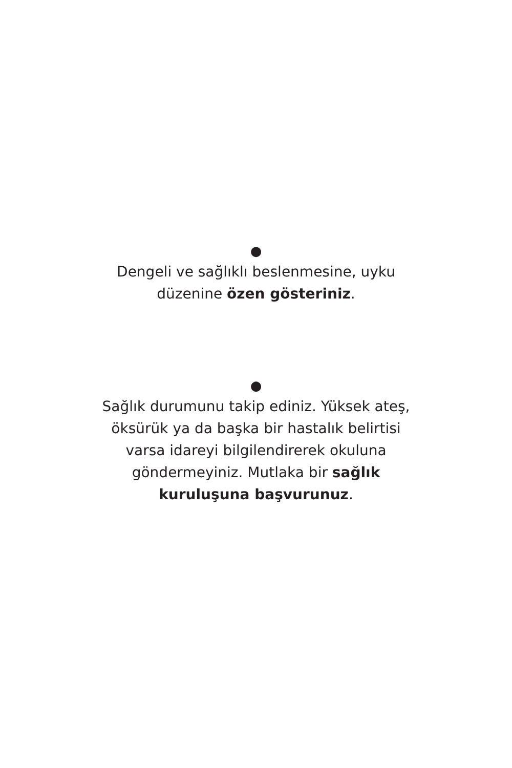●
Dengeli ve sağlıklı beslenmesine, uyku düzenine özen gösteriniz.
●
Sağlık durumunu takip ediniz. Yüksek ateş, öksürük ya da başka bir hastalık belirtisi varsa idareyi bilgilendirerek okuluna göndermeyiniz. Mutlaka bir sağlık kuruluşuna başvurunuz.